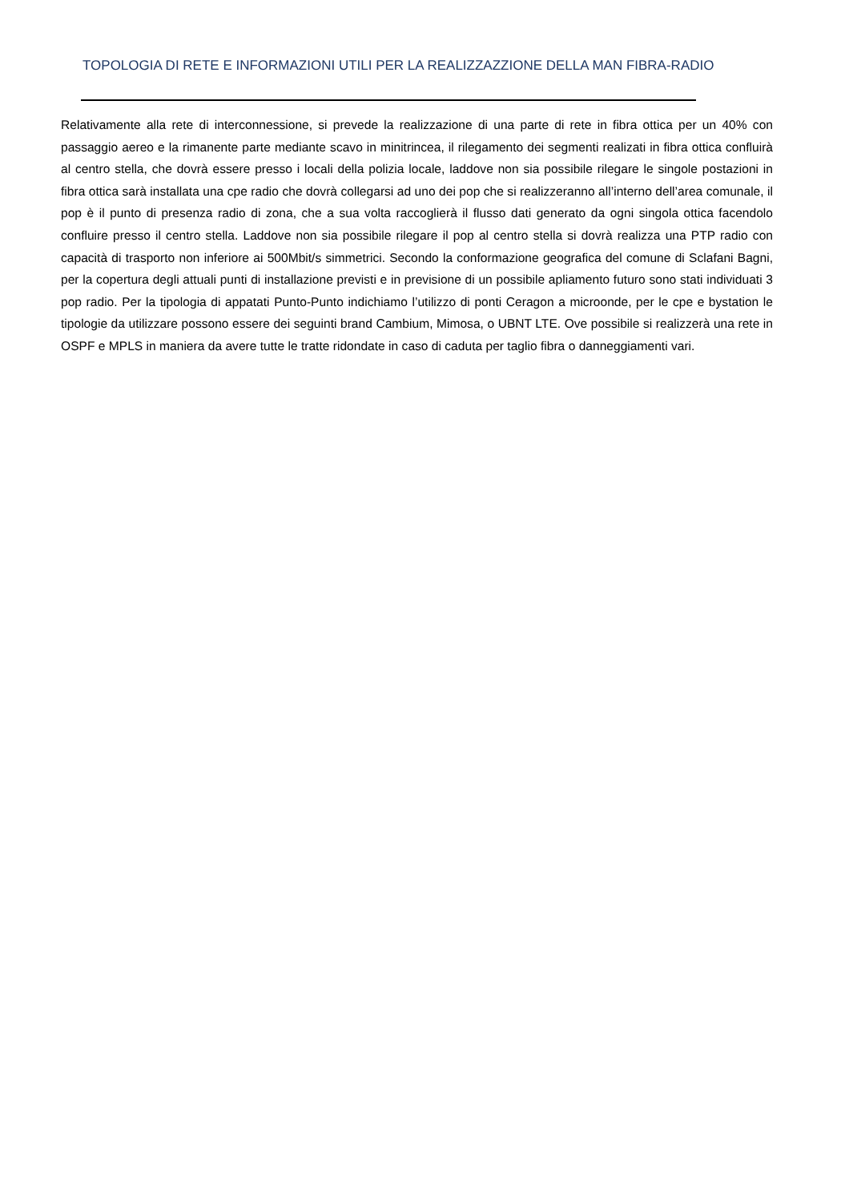TOPOLOGIA DI RETE E INFORMAZIONI UTILI PER LA REALIZZAZZIONE DELLA MAN FIBRA-RADIO
Relativamente alla rete di interconnessione, si prevede la realizzazione di una parte di rete in fibra ottica per un 40% con passaggio aereo e la rimanente parte mediante scavo in minitrincea, il rilegamento dei segmenti realizati in fibra ottica confluirà al centro stella, che dovrà essere presso i locali della polizia locale, laddove non sia possibile rilegare le singole postazioni in fibra ottica sarà installata una cpe radio che dovrà collegarsi ad uno dei pop che si realizzeranno all’interno dell’area comunale, il pop è il punto di presenza radio di zona, che a sua volta raccoglierà il flusso dati generato da ogni singola ottica facendolo confluire presso il centro stella. Laddove non sia possibile rilegare il pop al centro stella si dovrà realizza una PTP radio con capacità di trasporto non inferiore ai 500Mbit/s simmetrici. Secondo la conformazione geografica del comune di Sclafani Bagni, per la copertura degli attuali punti di installazione previsti e in previsione di un possibile apliamento futuro sono stati individuati 3 pop radio. Per la tipologia di appatati Punto-Punto indichiamo l’utilizzo di ponti Ceragon a microonde, per le cpe e bystation le tipologie da utilizzare possono essere dei seguinti brand Cambium, Mimosa, o UBNT LTE. Ove possibile si realizzerà una rete in OSPF e MPLS in maniera da avere tutte le tratte ridondate in caso di caduta per taglio fibra o danneggiamenti vari.